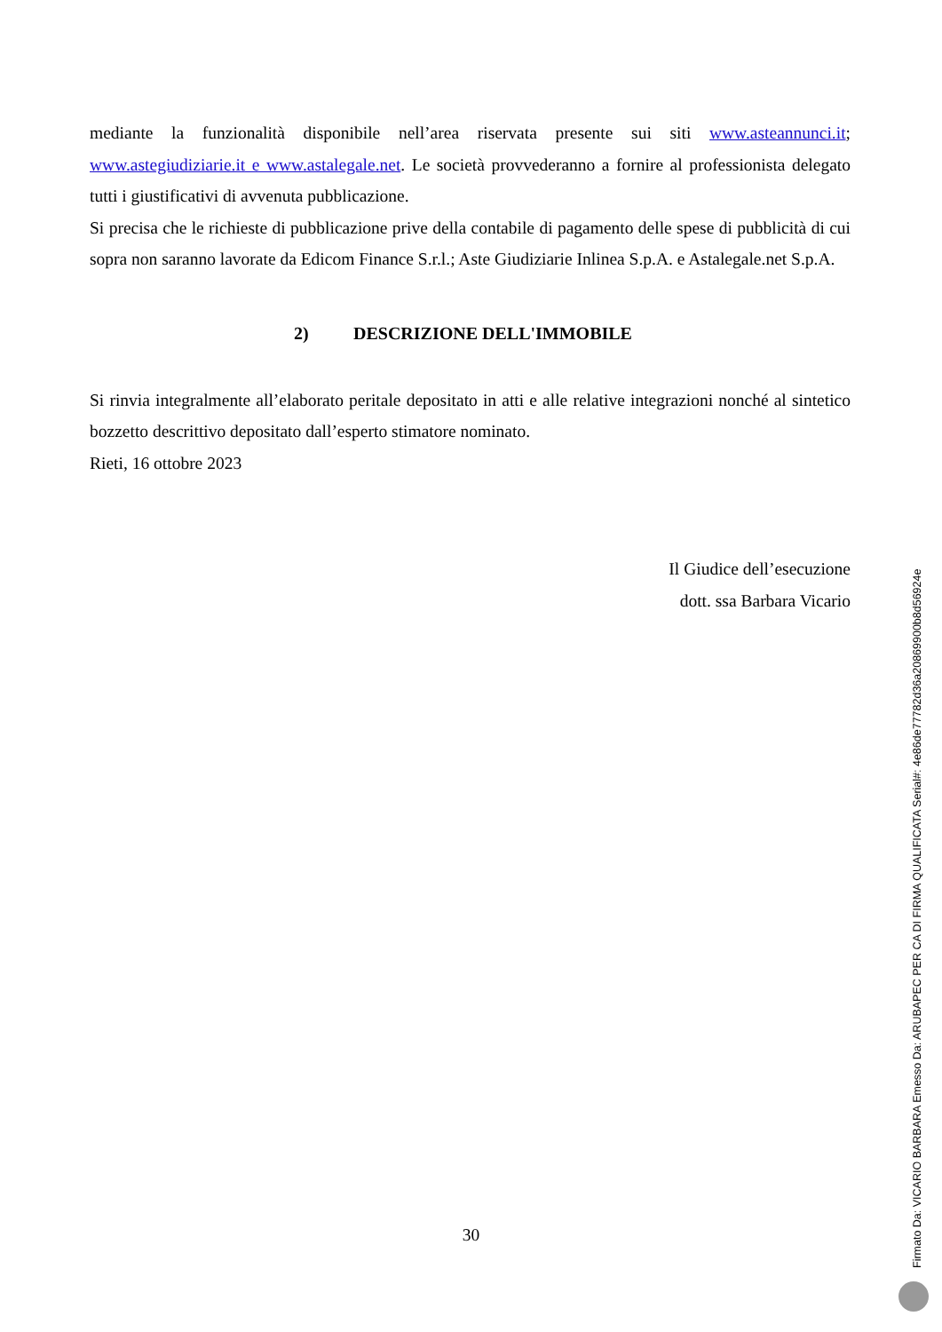mediante la funzionalità disponibile nell’area riservata presente sui siti www.asteannunci.it; www.astegiudiziarie.it e www.astalegale.net. Le società provvederanno a fornire al professionista delegato tutti i giustificativi di avvenuta pubblicazione.
Si precisa che le richieste di pubblicazione prive della contabile di pagamento delle spese di pubblicità di cui sopra non saranno lavorate da Edicom Finance S.r.l.; Aste Giudiziarie Inlinea S.p.A. e Astalegale.net S.p.A.
2) DESCRIZIONE DELL'IMMOBILE
Si rinvia integralmente all’elaborato peritale depositato in atti e alle relative integrazioni nonché al sintetico bozzetto descrittivo depositato dall’esperto stimatore nominato.
Rieti, 16 ottobre 2023
Il Giudice dell’esecuzione
dott. ssa Barbara Vicario
30
Firmato Da: VICARIO BARBARA Emesso Da: ARUBAPEC PER CA DI FIRMA QUALIFICATA Serial#: 4e86de77782d36a20869900b8d56924e